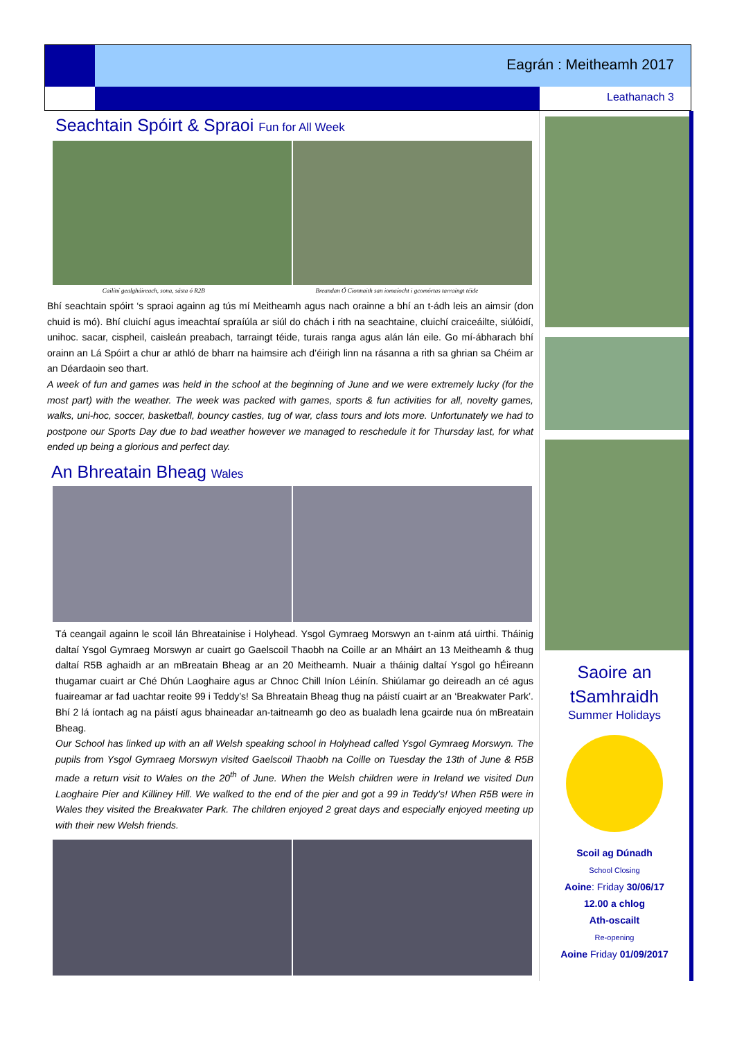Eagrán : Meitheamh 2017
Leathanach 3
Seachtain Spóirt & Spraoi Fun for All Week
Cailíní gealgháireach, sona, sásta ó R2B Breandan Ó Cionnaith san iomaíocht i gcomórtas tarraingt téide
Bhí seachtain spóirt ‘s spraoi againn ag tús mí Meitheamh agus nach orainne a bhí an t-ádh leis an aimsir (don chuid is mó). Bhí cluichí agus imeachtaí spraíúla ar siúl do chách i rith na seachtaine, cluichí craiceáilte, siúlóidí, unihoc. sacar, cispheil, caisleán preabach, tarraingt téide, turais ranga agus alán lán eile. Go mí-ábharach bhí orainn an Lá Spóirt a chur ar athló de bharr na haimsire ach d’éirigh linn na rásanna a rith sa ghrian sa Chéim ar an Déardaoin seo thart.
A week of fun and games was held in the school at the beginning of June and we were extremely lucky (for the most part) with the weather. The week was packed with games, sports & fun activities for all, novelty games, walks, uni-hoc, soccer, basketball, bouncy castles, tug of war, class tours and lots more. Unfortunately we had to postpone our Sports Day due to bad weather however we managed to reschedule it for Thursday last, for what ended up being a glorious and perfect day.
An Bhreatain Bheag Wales
Tá ceangail againn le scoil lán Bhreatainise i Holyhead. Ysgol Gymraeg Morswyn an t-ainm atá uirthi. Tháinig daltaí Ysgol Gymraeg Morswyn ar cuairt go Gaelscoil Thaobh na Coille ar an Mháirt an 13 Meitheamh & thug daltaí R5B aghaidh ar an mBreatain Bheag ar an 20 Meitheamh. Nuair a tháinig daltaí Ysgol go hÉireann thugamar cuairt ar Ché Dhún Laoghaire agus ar Chnoc Chill Iníon Léinín. Shiúlamar go deireadh an cé agus fuaireamar ar fad uachtar reoite 99 i Teddy’s! Sa Bhreatain Bheag thug na páistí cuairt ar an ‘Breakwater Park’. Bhí 2 lá íontach ag na páistí agus bhaineadar an-taitneamh go deo as bualadh lena gcairde nua ón mBreatain Bheag.
Our School has linked up with an all Welsh speaking school in Holyhead called Ysgol Gymraeg Morswyn. The pupils from Ysgol Gymraeg Morswyn visited Gaelscoil Thaobh na Coille on Tuesday the 13th of June & R5B made a return visit to Wales on the 20<sup>th</sup> of June. When the Welsh children were in Ireland we visited Dun Laoghaire Pier and Killiney Hill. We walked to the end of the pier and got a 99 in Teddy’s! When R5B were in Wales they visited the Breakwater Park. The children enjoyed 2 great days and especially enjoyed meeting up with their new Welsh friends.
Saoire an
tSamhraidh
Summer Holidays
Scoil ag Dúnadh
School Closing
Aoine: Friday 30/06/17
12.00 a chlog
Ath-oscailt
Re-opening
Aoine Friday 01/09/2017